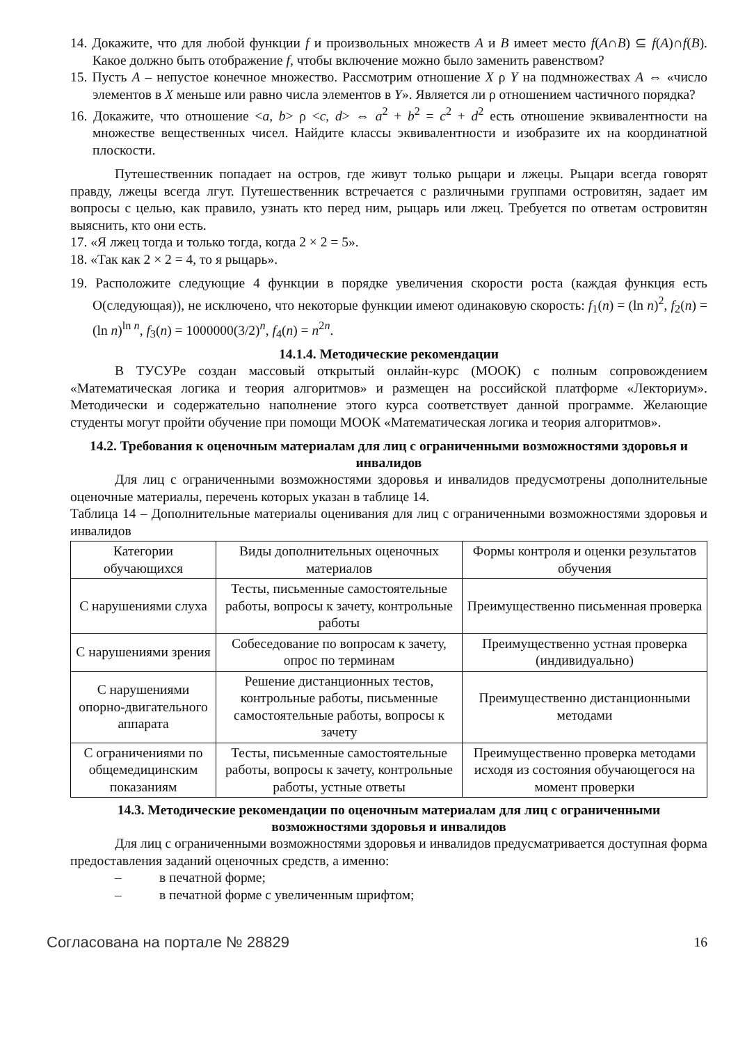14. Докажите, что для любой функции f и произвольных множеств A и B имеет место f(A∩B) ⊆ f(A)∩f(B). Какое должно быть отображение f, чтобы включение можно было заменить равенством?
15. Пусть A – непустое конечное множество. Рассмотрим отношение X ρ Y на подмножествах A ⇔ «число элементов в X меньше или равно числа элементов в Y». Является ли ρ отношением частичного порядка?
16. Докажите, что отношение <a, b> ρ <c, d> ⇔ a<sup>2</sup> + b<sup>2</sup> = c<sup>2</sup> + d<sup>2</sup> есть отношение эквивалентности на множестве вещественных чисел. Найдите классы эквивалентности и изобразите их на координатной плоскости.
Путешественник попадает на остров, где живут только рыцари и лжецы. Рыцари всегда говорят правду, лжецы всегда лгут. Путешественник встречается с различными группами островитян, задает им вопросы с целью, как правило, узнать кто перед ним, рыцарь или лжец. Требуется по ответам островитян выяснить, кто они есть.
17. «Я лжец тогда и только тогда, когда 2 × 2 = 5».
18. «Так как 2 × 2 = 4, то я рыцарь».
19. Расположите следующие 4 функции в порядке увеличения скорости роста (каждая функция есть O(следующая)), не исключено, что некоторые функции имеют одинаковую скорость: f<sub>1</sub>(n) = (ln n)<sup>2</sup>, f<sub>2</sub>(n) = (ln n)<sup>ln n</sup>, f<sub>3</sub>(n) = 1000000(3/2)<sup>n</sup>, f<sub>4</sub>(n) = n<sup>2n</sup>.
14.1.4. Методические рекомендации
В ТУСУРе создан массовый открытый онлайн-курс (МООК) с полным сопровождением «Математическая логика и теория алгоритмов» и размещен на российской платформе «Лекториум». Методически и содержательно наполнение этого курса соответствует данной программе. Желающие студенты могут пройти обучение при помощи МООК «Математическая логика и теория алгоритмов».
14.2. Требования к оценочным материалам для лиц с ограниченными возможностями здоровья и инвалидов
Для лиц с ограниченными возможностями здоровья и инвалидов предусмотрены дополнительные оценочные материалы, перечень которых указан в таблице 14.
Таблица 14 – Дополнительные материалы оценивания для лиц с ограниченными возможностями здоровья и инвалидов
| Категории обучающихся | Виды дополнительных оценочных материалов | Формы контроля и оценки результатов обучения |
| С нарушениями слуха | Тесты, письменные самостоятельные работы, вопросы к зачету, контрольные работы | Преимущественно письменная проверка |
| С нарушениями зрения | Собеседование по вопросам к зачету, опрос по терминам | Преимущественно устная проверка (индивидуально) |
| С нарушениями опорно-двигательного аппарата | Решение дистанционных тестов, контрольные работы, письменные самостоятельные работы, вопросы к зачету | Преимущественно дистанционными методами |
| С ограничениями по общемедицинским показаниям | Тесты, письменные самостоятельные работы, вопросы к зачету, контрольные работы, устные ответы | Преимущественно проверка методами исходя из состояния обучающегося на момент проверки |
14.3. Методические рекомендации по оценочным материалам для лиц с ограниченными возможностями здоровья и инвалидов
Для лиц с ограниченными возможностями здоровья и инвалидов предусматривается доступная форма предоставления заданий оценочных средств, а именно:
– в печатной форме;
– в печатной форме с увеличенным шрифтом;
Согласована на портале № 28829 16